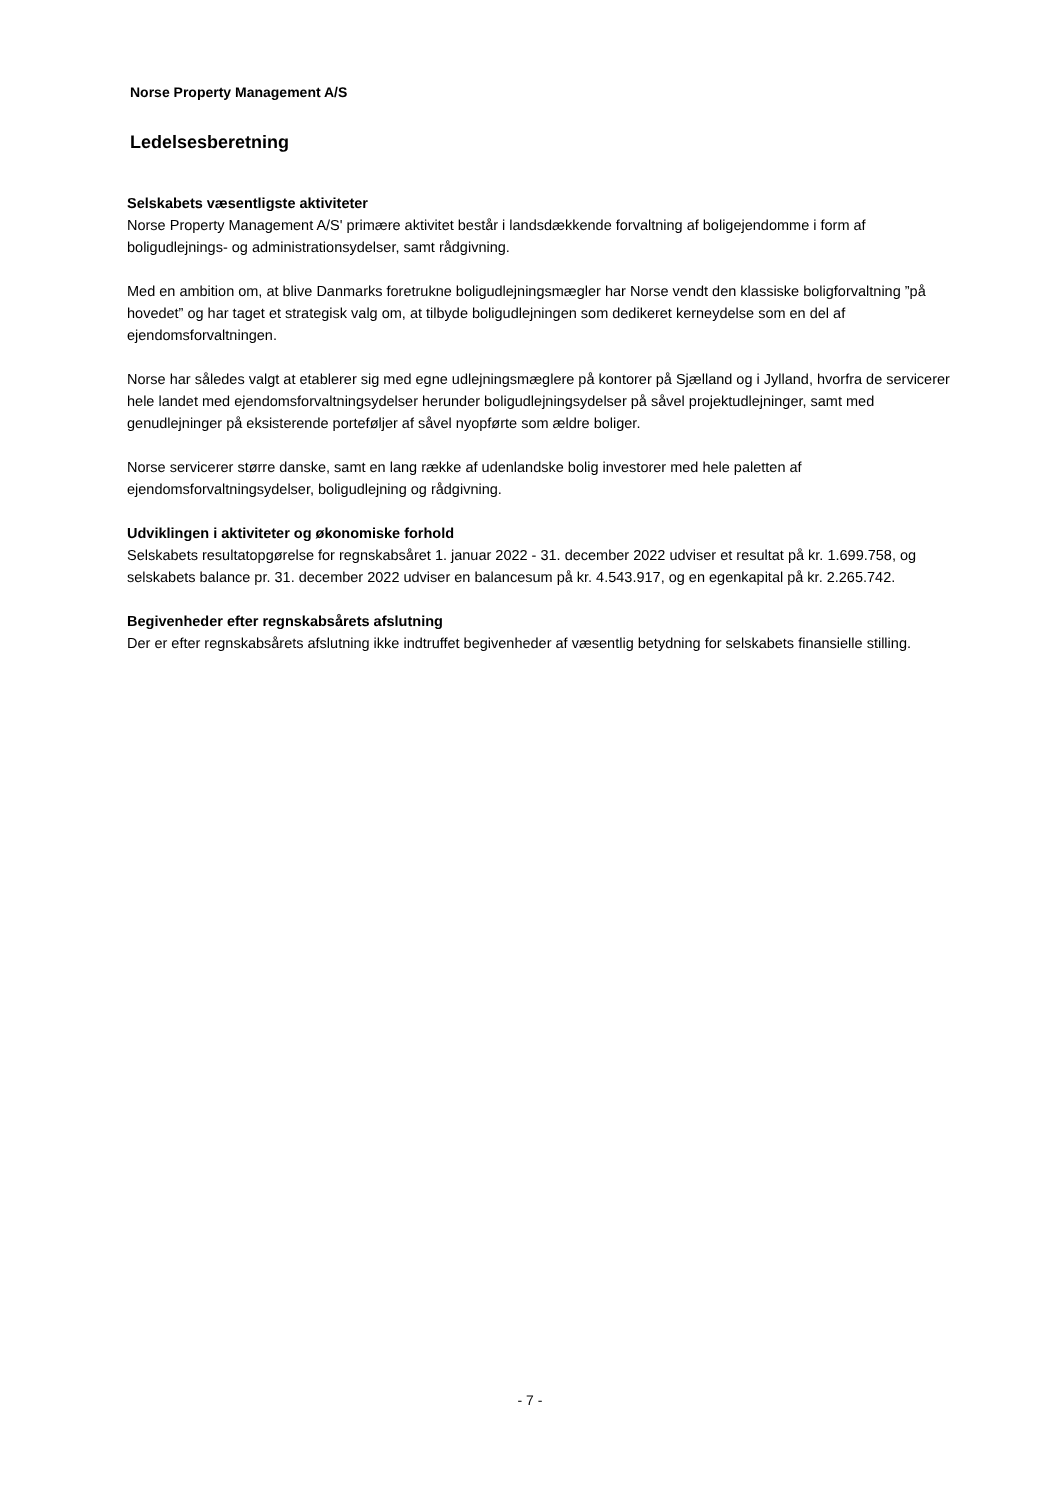Norse Property Management A/S
Ledelsesberetning
Selskabets væsentligste aktiviteter
Norse Property Management A/S' primære aktivitet består i landsdækkende forvaltning af boligejendomme i form af boligudlejnings- og administrationsydelser, samt rådgivning.
Med en ambition om, at blive Danmarks foretrukne boligudlejningsmægler har Norse vendt den klassiske boligforvaltning ”på hovedet” og har taget et strategisk valg om, at tilbyde boligudlejningen som dedikeret kerneydelse som en del af ejendomsforvaltningen.
Norse har således valgt at etablerer sig med egne udlejningsmæglere på kontorer på Sjælland og i Jylland, hvorfra de servicerer hele landet med ejendomsforvaltningsydelser herunder boligudlejningsydelser på såvel projektudlejninger, samt med genudlejninger på eksisterende porteføljer af såvel nyopførte som ældre boliger.
Norse servicerer større danske, samt en lang række af udenlandske bolig investorer med hele paletten af ejendomsforvaltningsydelser, boligudlejning og rådgivning.
Udviklingen i aktiviteter og økonomiske forhold
Selskabets resultatopgørelse for regnskabsåret 1. januar 2022 - 31. december 2022 udviser et resultat på kr. 1.699.758, og selskabets balance pr. 31. december 2022 udviser en balancesum på kr. 4.543.917, og en egenkapital på kr. 2.265.742.
Begivenheder efter regnskabsårets afslutning
Der er efter regnskabsårets afslutning ikke indtruffet begivenheder af væsentlig betydning for selskabets finansielle stilling.
- 7 -